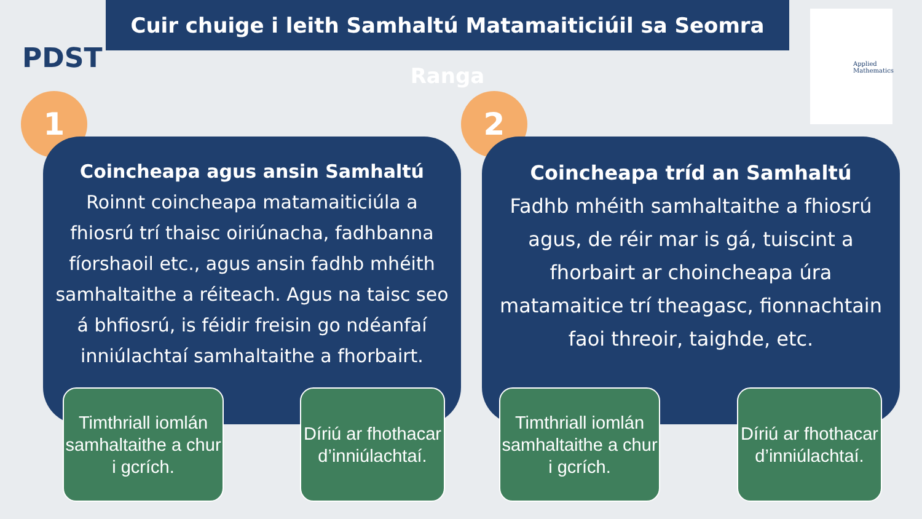Cuir chuige i leith Samhaltú Matamaiticiúil sa Seomra Ranga
PDST
Applied Mathematics
1 2
Coincheapa agus ansin Samhaltú
Roinnt coincheapa matamaiticiúla a fhiosrú trí thaisc oiriúnacha, fadhbanna fíorshaoil etc., agus ansin fadhb mhéith samhaltaithe a réiteach. Agus na taisc seo á bhfiosrú, is féidir freisin go ndéanfaí inniúlachtaí samhaltaithe a fhorbairt.
Coincheapa tríd an Samhaltú
Fadhb mhéith samhaltaithe a fhiosrú agus, de réir mar is gá, tuiscint a fhorbairt ar choincheapa úra matamaitice trí theagasc, fionnachtain faoi threoir, taighde, etc.
Timthriall iomlán samhaltaithe a chur i gcrích.
Díriú ar fhothacar d’inniúlachtaí.
Timthriall iomlán samhaltaithe a chur i gcrích.
Díriú ar fhothacar d’inniúlachtaí.